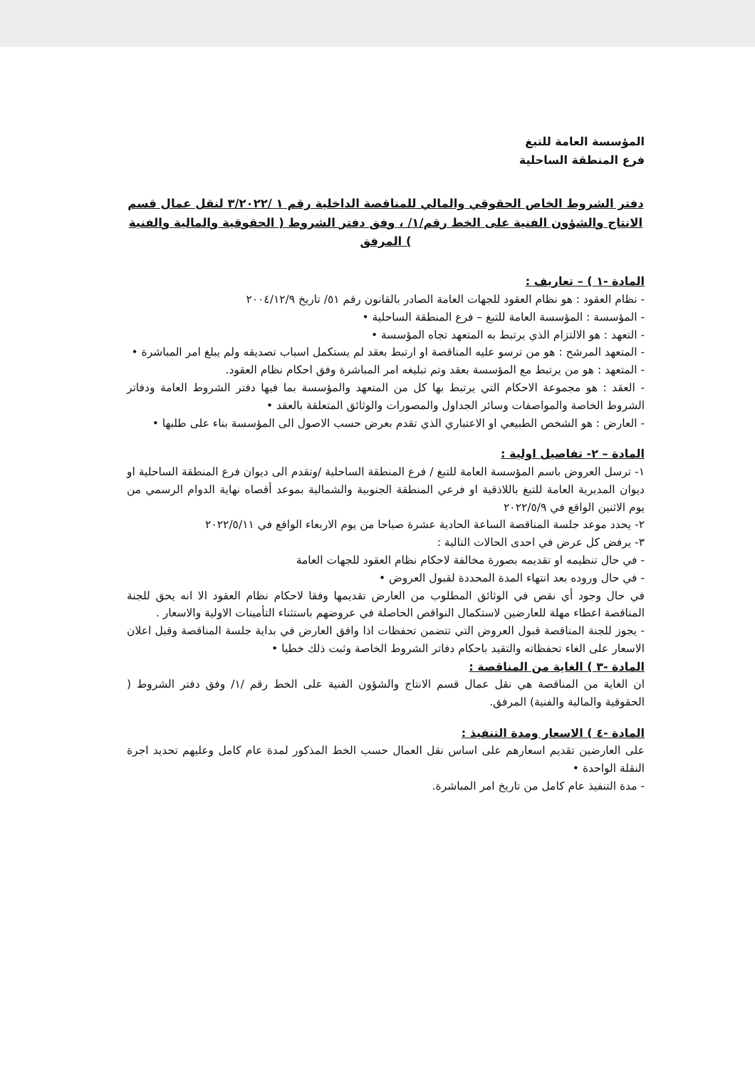المؤسسة العامة للتبغ
فرع المنطقة الساحلية
دفتر الشروط الخاص الحقوقي والمالي للمناقصة الداخلية رقم ١ /٣/٢٠٢٢ لنقل عمال قسم الانتاج والشؤون الفنية على الخط رقم/١/ ، وفق دفتر الشروط ( الحقوقية والمالية والفنية ) المرفق
المادة -١ ) – تعاريف :
- نظام العقود : هو نظام العقود للجهات العامة الصادر بالقانون رقم ٥١/ تاريخ ٢٠٠٤/١٢/٩
- المؤسسة : المؤسسة العامة للتبغ – فرع المنطقة الساحلية •
- التعهد : هو الالتزام الذي يرتبط به المتعهد تجاه المؤسسة •
- المتعهد المرشح : هو من ترسو عليه المناقصة او ارتبط بعقد لم يستكمل اسباب تصديقه ولم يبلغ امر المباشرة •
- المتعهد : هو من يرتبط مع المؤسسة بعقد وتم تبليغه امر المباشرة وفق احكام نظام العقود.
- العقد : هو مجموعة الاحكام التي يرتبط بها كل من المتعهد والمؤسسة بما فيها دفتر الشروط العامة ودفاتر الشروط الخاصة والمواصفات وسائر الجداول والمصورات والوثائق المتعلقة بالعقد •
- العارض : هو الشخص الطبيعي او الاعتباري الذي تقدم بعرض حسب الاصول الى المؤسسة بناء على طلبها •
المادة – ٢- تفاصيل اولية :
١- ترسل العروض باسم المؤسسة العامة للتبغ / فرع المنطقة الساحلية /وتقدم الى ديوان فرع المنطقة الساحلية او ديوان المديرية العامة للتبغ باللاذقية او فرعي المنطقة الجنوبية والشمالية بموعد أقصاه نهاية الدوام الرسمي من يوم الاثنين الواقع في ٢٠٢٢/٥/٩
٢- يحدد موعد جلسة المناقصة الساعة الحادية عشرة صباحا من يوم الاربعاء الواقع في ٢٠٢٢/٥/١١
٣- يرفض كل عرض في احدى الحالات التالية :
- في حال تنظيمه او تقديمه بصورة مخالفة لاحكام نظام العقود للجهات العامة
- في حال وروده بعد انتهاء المدة المحددة لقبول العروض •
في حال وجود أي نقص في الوثائق المطلوب من العارض تقديمها وفقا لاحكام نظام العقود الا انه يحق للجنة المناقصة اعطاء مهلة للعارضين لاستكمال النواقص الحاصلة في عروضهم باستثناء التأمينات الاولية والاسعار .
- يجوز للجنة المناقصة قبول العروض التي تتضمن تحفظات اذا وافق العارض في بداية جلسة المناقصة وقبل اعلان الاسعار على الغاء تحفظاته والتقيد باحكام دفاتر الشروط الخاصة وثبت ذلك خطيا •
المادة -٣ ) الغاية من المناقصة :
ان الغاية من المناقصة هي نقل عمال قسم الانتاج والشؤون الفنية على الخط رقم /١/ وفق دفتر الشروط ( الحقوقية والمالية والفنية) المرفق.
المادة -٤ ) الاسعار ومدة التنفيذ :
على العارضين تقديم اسعارهم على اساس نقل العمال حسب الخط المذكور لمدة عام كامل وعليهم تحديد اجرة النقلة الواحدة •
- مدة التنفيذ عام كامل من تاريخ امر المباشرة.